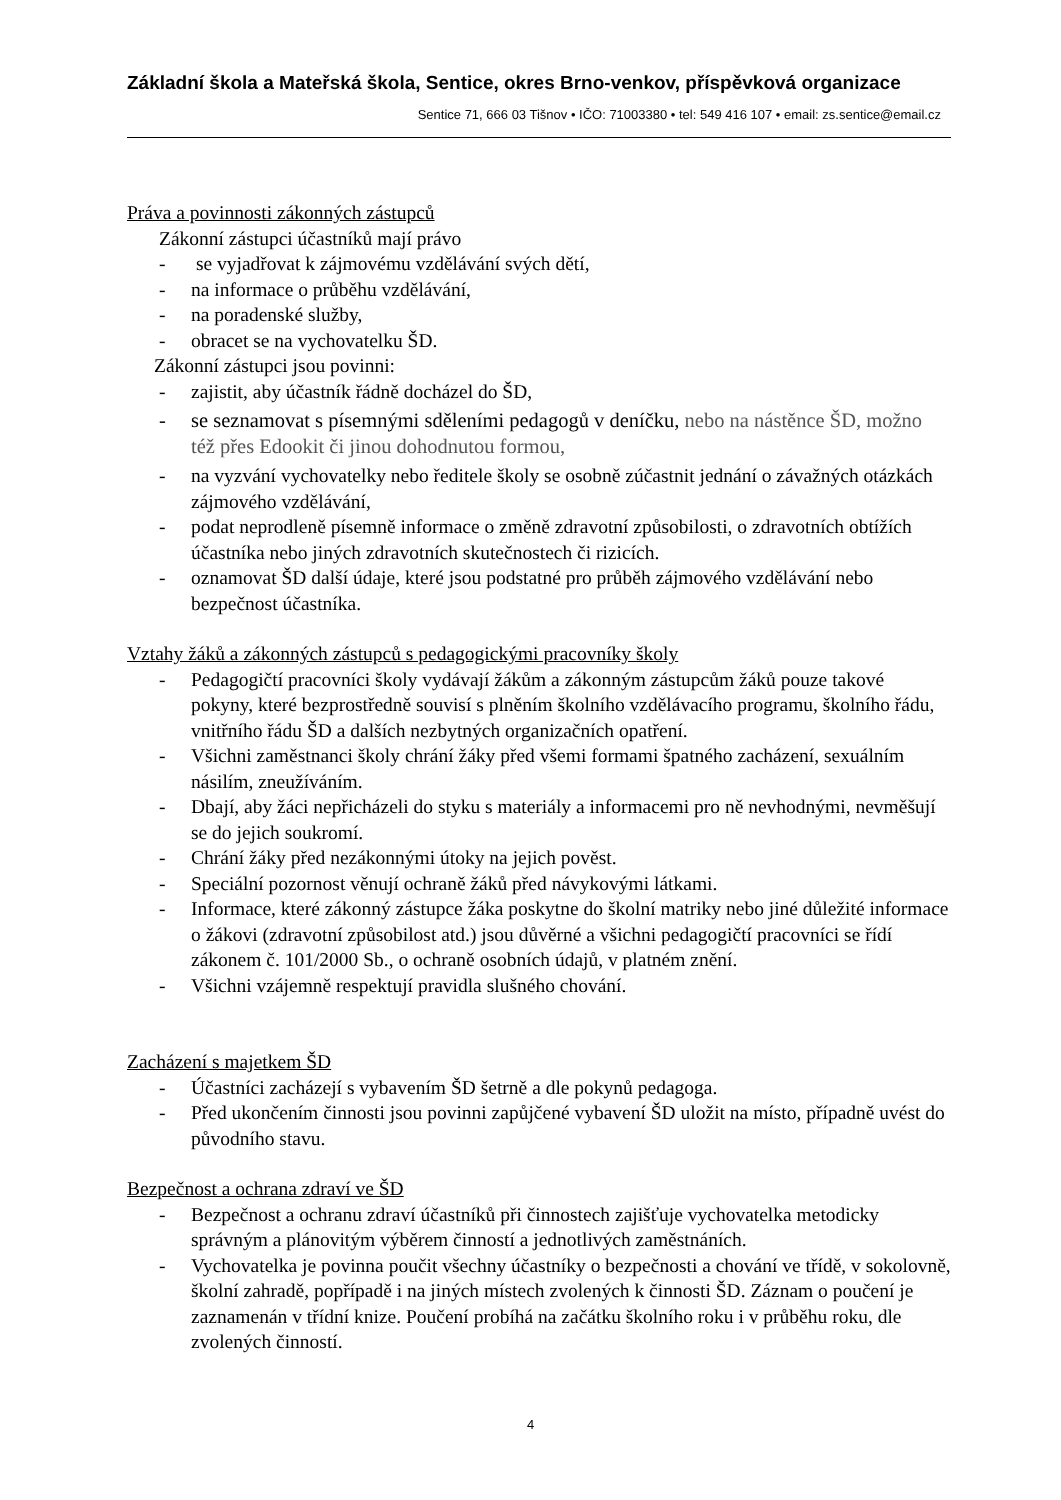Základní škola a Mateřská škola, Sentice, okres Brno-venkov, příspěvková organizace
Sentice 71, 666 03 Tišnov • IČO: 71003380 • tel: 549 416 107 • email: zs.sentice@email.cz
Práva a povinnosti zákonných zástupců
Zákonní zástupci účastníků mají právo
- se vyjadřovat k zájmovému vzdělávání svých dětí,
- na informace o průběhu vzdělávání,
- na poradenské služby,
- obracet se na vychovatelku ŠD.
Zákonní zástupci jsou povinni:
- zajistit, aby účastník řádně docházel do ŠD,
- se seznamovat s písemnými sděleními pedagogů v deníčku, nebo na nástěnce ŠD, možno též přes Edookit či jinou dohodnutou formou,
- na vyzvání vychovatelky nebo ředitele školy se osobně zúčastnit jednání o závažných otázkách zájmového vzdělávání,
- podat neprodleně písemně informace o změně zdravotní způsobilosti, o zdravotních obtížích účastníka nebo jiných zdravotních skutečnostech či rizicích.
- oznamovat ŠD další údaje, které jsou podstatné pro průběh zájmového vzdělávání nebo bezpečnost účastníka.
Vztahy žáků a zákonných zástupců s pedagogickými pracovníky školy
- Pedagogičtí pracovníci školy vydávají žákům a zákonným zástupcům žáků pouze takové pokyny, které bezprostředně souvisí s plněním školního vzdělávacího programu, školního řádu, vnitřního řádu ŠD a dalších nezbytných organizačních opatření.
- Všichni zaměstnanci školy chrání žáky před všemi formami špatného zacházení, sexuálním násilím, zneužíváním.
- Dbají, aby žáci nepřicházeli do styku s materiály a informacemi pro ně nevhodnými, nevměšují se do jejich soukromí.
- Chrání žáky před nezákonnými útoky na jejich pověst.
- Speciální pozornost věnují ochraně žáků před návykovými látkami.
- Informace, které zákonný zástupce žáka poskytne do školní matriky nebo jiné důležité informace o žákovi (zdravotní způsobilost atd.) jsou důvěrné a všichni pedagogičtí pracovníci se řídí zákonem č. 101/2000 Sb., o ochraně osobních údajů, v platném znění.
- Všichni vzájemně respektují pravidla slušného chování.
Zacházení s majetkem ŠD
- Účastníci zacházejí s vybavením ŠD šetrně a dle pokynů pedagoga.
- Před ukončením činnosti jsou povinni zapůjčené vybavení ŠD uložit na místo, případně uvést do původního stavu.
Bezpečnost a ochrana zdraví ve ŠD
- Bezpečnost a ochranu zdraví účastníků při činnostech zajišťuje vychovatelka metodicky správným a plánovitým výběrem činností a jednotlivých zaměstnáních.
- Vychovatelka je povinna poučit všechny účastníky o bezpečnosti a chování ve třídě, v sokolovně, školní zahradě, popřípadě i na jiných místech zvolených k činnosti ŠD. Záznam o poučení je zaznamenán v třídní knize. Poučení probíhá na začátku školního roku i v průběhu roku, dle zvolených činností.
4